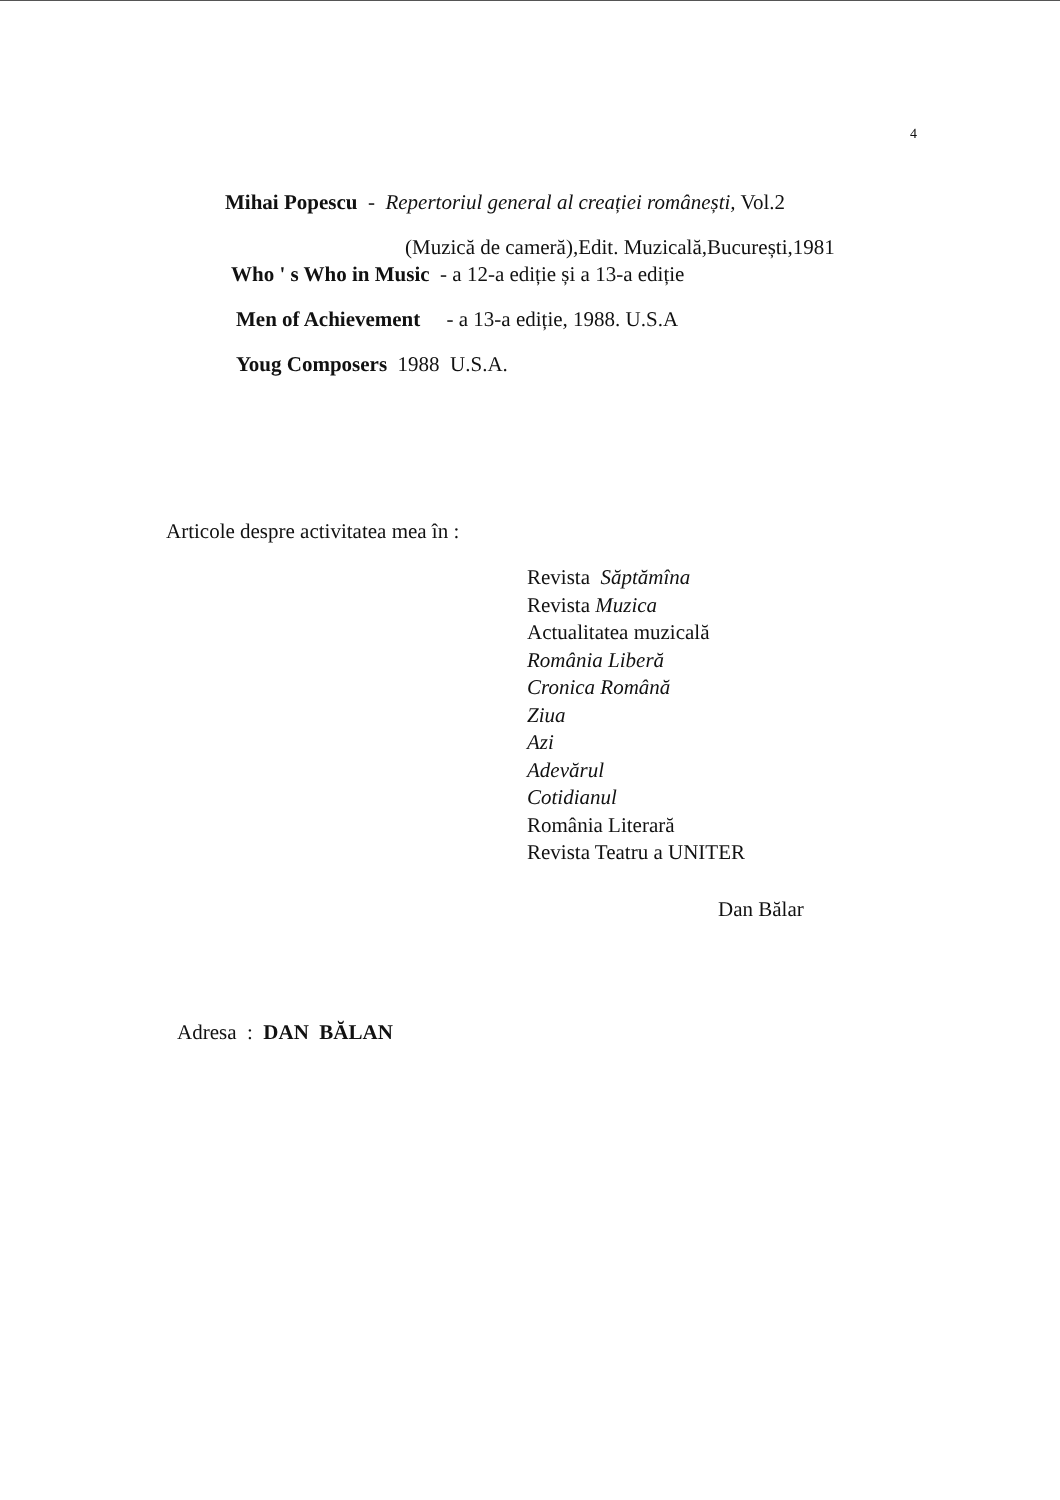4
Mihai Popescu - Repertoriul general al creației românești, Vol.2
(Muzică de cameră),Edit. Muzicală,București,1981
Who ' s Who in Music - a 12-a ediție și a 13-a ediție
Men of Achievement - a 13-a ediție, 1988. U.S.A
Youg Composers 1988 U.S.A.
Articole despre activitatea mea în :
Revista Săptămîna
Revista Muzica
Actualitatea muzicală
România Liberă
Cronica Română
Ziua
Azi
Adevărul
Cotidianul
România Literară
Revista Teatru a UNITER
Dan Bălar
Adresa : DAN BĂLAN